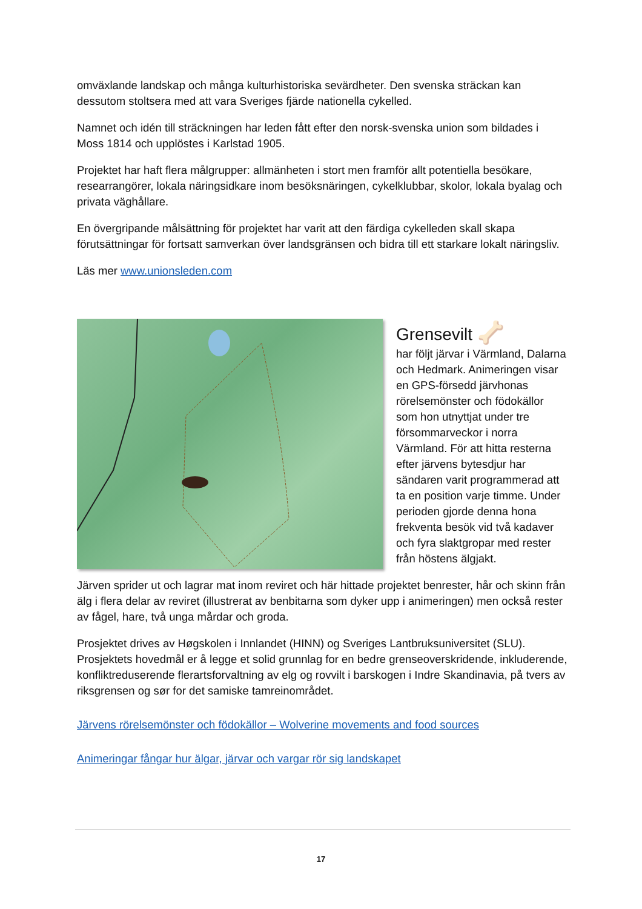omväxlande landskap och många kulturhistoriska sevärdheter. Den svenska sträckan kan dessutom stoltsera med att vara Sveriges fjärde nationella cykelled.
Namnet och idén till sträckningen har leden fått efter den norsk-svenska union som bildades i Moss 1814 och upplöstes i Karlstad 1905.
Projektet har haft flera målgrupper: allmänheten i stort men framför allt potentiella besökare, researrangörer, lokala näringsidkare inom besöksnäringen, cykelklubbar, skolor, lokala byalag och privata väghållare.
En övergripande målsättning för projektet har varit att den färdiga cykelleden skall skapa förutsättningar för fortsatt samverkan över landsgränsen och bidra till ett starkare lokalt näringsliv.
Läs mer www.unionsleden.com
Grensevilt 🦴
har följt järvar i Värmland, Dalarna och Hedmark. Animeringen visar en GPS-försedd järvhonas rörelsemönster och födokällor som hon utnyttjat under tre försommarveckor i norra Värmland. För att hitta resterna efter järvens bytesdjur har sändaren varit programmerad att ta en position varje timme. Under perioden gjorde denna hona frekventa besök vid två kadaver och fyra slaktgropar med rester från höstens älgjakt.
Järven sprider ut och lagrar mat inom reviret och här hittade projektet benrester, hår och skinn från älg i flera delar av reviret (illustrerat av benbitarna som dyker upp i animeringen) men också rester av fågel, hare, två unga mårdar och groda.
Prosjektet drives av Høgskolen i Innlandet (HINN) og Sveriges Lantbruksuniversitet (SLU). Prosjektets hovedmål er å legge et solid grunnlag for en bedre grenseoverskridende, inkluderende, konfliktreduserende flerartsforvaltning av elg og rovvilt i barskogen i Indre Skandinavia, på tvers av riksgrensen og sør for det samiske tamreinområdet.
Järvens rörelsemönster och födokällor – Wolverine movements and food sources
Animeringar fångar hur älgar, järvar och vargar rör sig landskapet
17